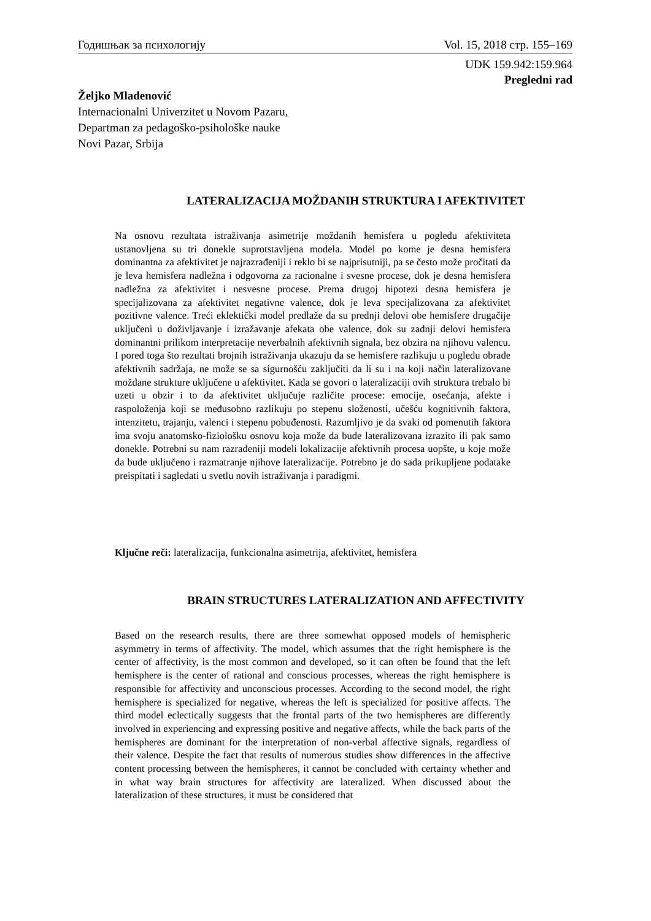Годишњак за психологију Vol. 15, 2018 стр. 155–169
UDK 159.942:159.964
Pregledni rad
Željko Mladenović
Internacionalni Univerzitet u Novom Pazaru,
Departman za pedagoško-psihološke nauke
Novi Pazar, Srbija
LATERALIZACIJA MOŽDANIH STRUKTURA I AFEKTIVITET
Na osnovu rezultata istraživanja asimetrije moždanih hemisfera u pogledu afektiviteta ustanovljena su tri donekle suprotstavljena modela. Model po kome je desna hemisfera dominantna za afektivitet je najrazrađeniji i reklo bi se najprisutniji, pa se često može pročitati da je leva hemisfera nadležna i odgovorna za racionalne i svesne procese, dok je desna hemisfera nadležna za afektivitet i nesvesne procese. Prema drugoj hipotezi desna hemisfera je specijalizovana za afektivitet negativne valence, dok je leva specijalizovana za afektivitet pozitivne valence. Treći eklektički model predlaže da su prednji delovi obe hemisfere drugačije uključeni u doživljavanje i izražavanje afekata obe valence, dok su zadnji delovi hemisfera dominantni prilikom interpretacije neverbalnih afektivnih signala, bez obzira na njihovu valencu. I pored toga što rezultati brojnih istraživanja ukazuju da se hemisfere razlikuju u pogledu obrade afektivnih sadržaja, ne može se sa sigurnošću zaključiti da li su i na koji način lateralizovane moždane strukture uključene u afektivitet. Kada se govori o lateralizaciji ovih struktura trebalo bi uzeti u obzir i to da afektivitet uključuje različite procese: emocije, osećanja, afekte i raspoloženja koji se međusobno razlikuju po stepenu složenosti, učešću kognitivnih faktora, intenzitetu, trajanju, valenci i stepenu pobuđenosti. Razumljivo je da svaki od pomenutih faktora ima svoju anatomsko-fiziološku osnovu koja može da bude lateralizovana izrazito ili pak samo donekle. Potrebni su nam razrađeniji modeli lokalizacije afektivnih procesa uopšte, u koje može da bude uključeno i razmatranje njihove lateralizacije. Potrebno je do sada prikupljene podatake preispitati i sagledati u svetlu novih istraživanja i paradigmi.
Ključne reči: lateralizacija, funkcionalna asimetrija, afektivitet, hemisfera
BRAIN STRUCTURES LATERALIZATION AND AFFECTIVITY
Based on the research results, there are three somewhat opposed models of hemispheric asymmetry in terms of affectivity. The model, which assumes that the right hemisphere is the center of affectivity, is the most common and developed, so it can often be found that the left hemisphere is the center of rational and conscious processes, whereas the right hemisphere is responsible for affectivity and unconscious processes. According to the second model, the right hemisphere is specialized for negative, whereas the left is specialized for positive affects. The third model eclectically suggests that the frontal parts of the two hemispheres are differently involved in experiencing and expressing positive and negative affects, while the back parts of the hemispheres are dominant for the interpretation of non-verbal affective signals, regardless of their valence. Despite the fact that results of numerous studies show differences in the affective content processing between the hemispheres, it cannot be concluded with certainty whether and in what way brain structures for affectivity are lateralized. When discussed about the lateralization of these structures, it must be considered that